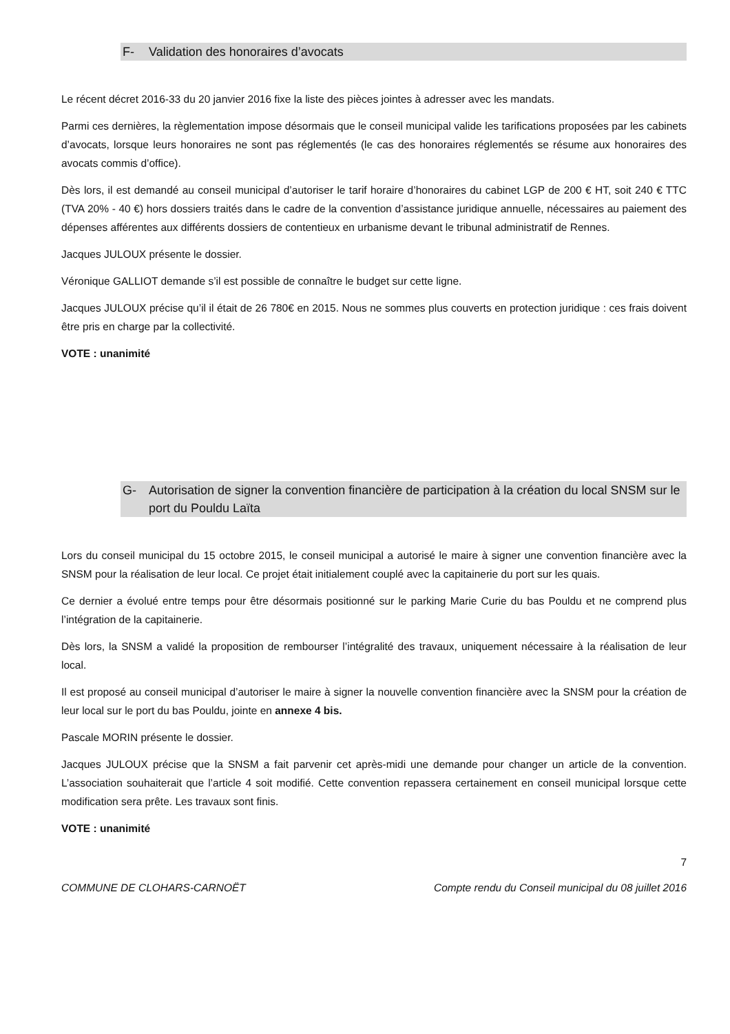F- Validation des honoraires d’avocats
Le récent décret 2016-33 du 20 janvier 2016 fixe la liste des pièces jointes à adresser avec les mandats.
Parmi ces dernières, la règlementation impose désormais que le conseil municipal valide les tarifications proposées par les cabinets d’avocats, lorsque leurs honoraires ne sont pas réglementés (le cas des honoraires réglementés se résume aux honoraires des avocats commis d’office).
Dès lors, il est demandé au conseil municipal d’autoriser le tarif horaire d’honoraires du cabinet LGP de 200 € HT, soit 240 € TTC (TVA 20% - 40 €) hors dossiers traités dans le cadre de la convention d’assistance juridique annuelle, nécessaires au paiement des dépenses afférentes aux différents dossiers de contentieux en urbanisme devant le tribunal administratif de Rennes.
Jacques JULOUX présente le dossier.
Véronique GALLIOT demande s’il est possible de connaître le budget sur cette ligne.
Jacques JULOUX précise qu’il il était de 26 780€ en 2015. Nous ne sommes plus couverts en protection juridique : ces frais doivent être pris en charge par la collectivité.
VOTE : unanimité
G- Autorisation de signer la convention financière de participation à la création du local SNSM sur le port du Pouldu Laïta
Lors du conseil municipal du 15 octobre 2015, le conseil municipal a autorisé le maire à signer une convention financière avec la SNSM pour la réalisation de leur local. Ce projet était initialement couplé avec la capitainerie du port sur les quais.
Ce dernier a évolué entre temps pour être désormais positionné sur le parking Marie Curie du bas Pouldu et ne comprend plus l’intégration de la capitainerie.
Dès lors, la SNSM a validé la proposition de rembourser l’intégralité des travaux, uniquement nécessaire à la réalisation de leur local.
Il est proposé au conseil municipal d’autoriser le maire à signer la nouvelle convention financière avec la SNSM pour la création de leur local sur le port du bas Pouldu, jointe en annexe 4 bis.
Pascale MORIN présente le dossier.
Jacques JULOUX précise que la SNSM a fait parvenir cet après-midi une demande pour changer un article de la convention. L’association souhaiterait que l’article 4 soit modifié. Cette convention repassera certainement en conseil municipal lorsque cette modification sera prête. Les travaux sont finis.
VOTE : unanimité
7
COMMUNE DE CLOHARS-CARNOËT Compte rendu du Conseil municipal du 08 juillet 2016